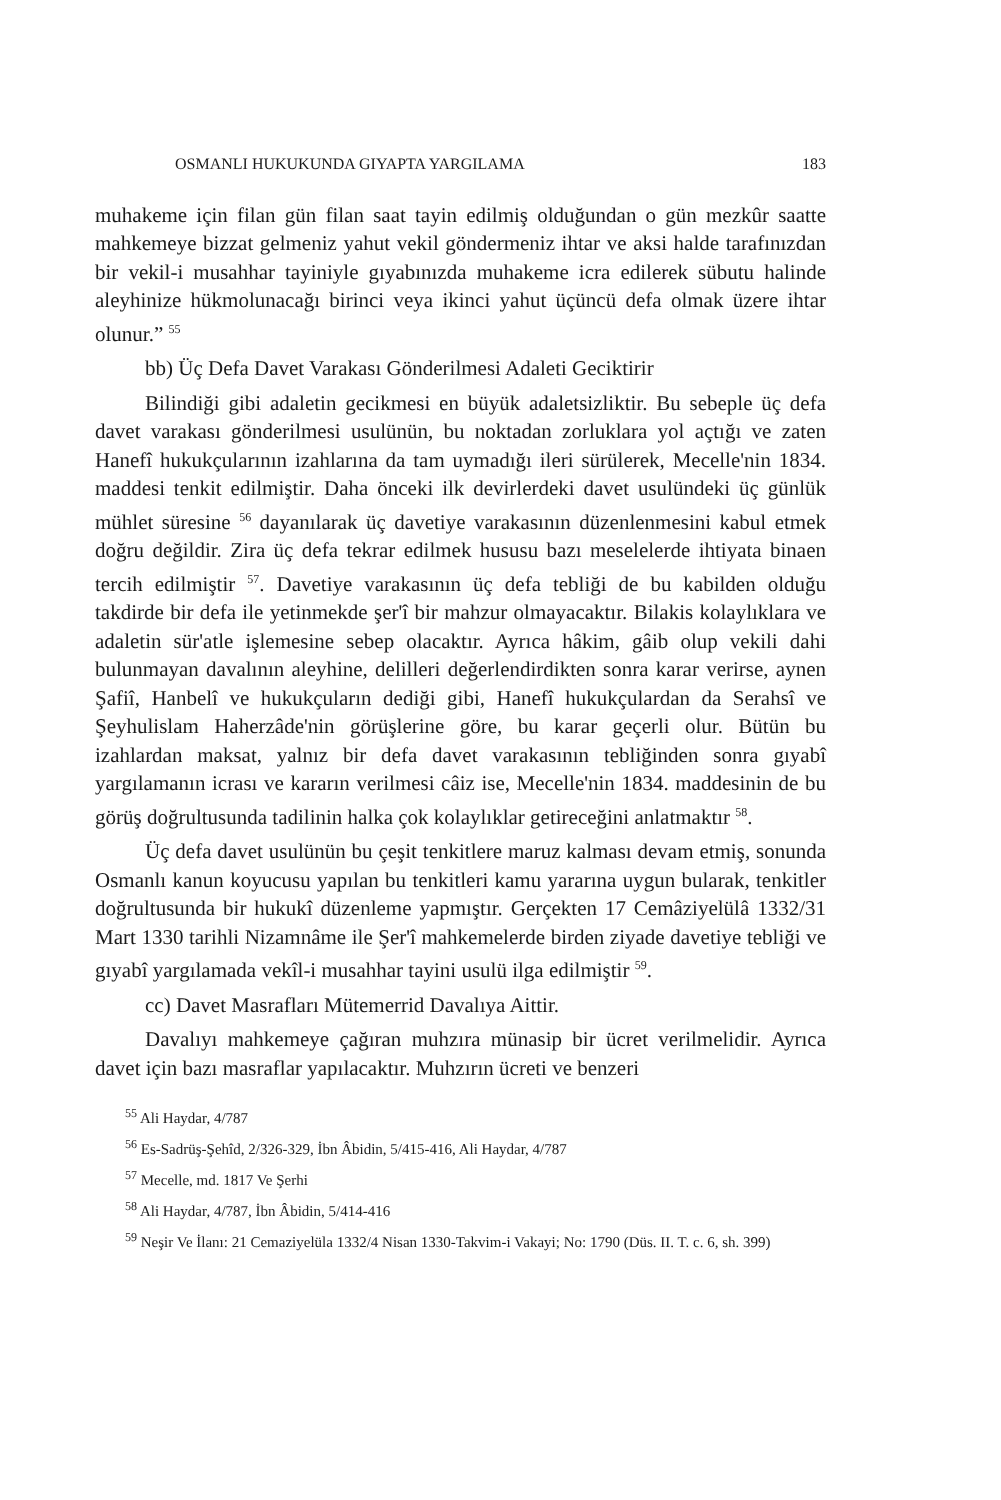OSMANLI HUKUKUNDA GIYAPTA YARGILAMA 183
muhakeme için filan gün filan saat tayin edilmiş olduğundan o gün mezkûr saatte mahkemeye bizzat gelmeniz yahut vekil göndermeniz ihtar ve aksi halde tarafınızdan bir vekil-i musahhar tayiniyle gıyabınızda muhakeme icra edilerek sübutu halinde aleyhinize hükmolunacağı birinci veya ikinci yahut üçüncü defa olmak üzere ihtar olunur.” <sup>55</sup>
bb) Üç Defa Davet Varakası Gönderilmesi Adaleti Geciktirir
Bilindiği gibi adaletin gecikmesi en büyük adaletsizliktir. Bu sebeple üç defa davet varakası gönderilmesi usulünün, bu noktadan zorluklara yol açtığı ve zaten Hanefî hukukçularının izahlarına da tam uymadığı ileri sürülerek, Mecelle'nin 1834. maddesi tenkit edilmiştir. Daha önceki ilk devirlerdeki davet usulündeki üç günlük mühlet süresine <sup>56</sup> dayanılarak üç davetiye varakasının düzenlenmesini kabul etmek doğru değildir. Zira üç defa tekrar edilmek hususu bazı meselelerde ihtiyata binaen tercih edilmiştir <sup>57</sup>. Davetiye varakasının üç defa tebliği de bu kabilden olduğu takdirde bir defa ile yetinmekde şer'î bir mahzur olmayacaktır. Bilakis kolaylıklara ve adaletin sür'atle işlemesine sebep olacaktır. Ayrıca hâkim, gâib olup vekili dahi bulunmayan davalının aleyhine, delilleri değerlendirdikten sonra karar verirse, aynen Şafiî, Hanbelî ve hukukçuların dediği gibi, Hanefî hukukçulardan da Serahsî ve Şeyhulislam Haherzâde'nin görüşlerine göre, bu karar geçerli olur. Bütün bu izahlardan maksat, yalnız bir defa davet varakasının tebliğinden sonra gıyabî yargılamanın icrası ve kararın verilmesi câiz ise, Mecelle'nin 1834. maddesinin de bu görüş doğrultusunda tadilinin halka çok kolaylıklar getireceğini anlatmaktır <sup>58</sup>.
Üç defa davet usulünün bu çeşit tenkitlere maruz kalması devam etmiş, sonunda Osmanlı kanun koyucusu yapılan bu tenkitleri kamu yararına uygun bularak, tenkitler doğrultusunda bir hukukî düzenleme yapmıştır. Gerçekten 17 Cemâziyelülâ 1332/31 Mart 1330 tarihli Nizamnâme ile Şer'î mahkemelerde birden ziyade davetiye tebliği ve gıyabî yargılamada vekîl-i musahhar tayini usulü ilga edilmiştir <sup>59</sup>.
cc) Davet Masrafları Mütemerrid Davalıya Aittir.
Davalıyı mahkemeye çağıran muhzıra münasip bir ücret verilmelidir. Ayrıca davet için bazı masraflar yapılacaktır. Muhzırın ücreti ve benzeri
<sup>55</sup> Ali Haydar, 4/787
<sup>56</sup> Es-Sadrüş-Şehîd, 2/326-329, İbn Âbidin, 5/415-416, Ali Haydar, 4/787
<sup>57</sup> Mecelle, md. 1817 Ve Şerhi
<sup>58</sup> Ali Haydar, 4/787, İbn Âbidin, 5/414-416
<sup>59</sup> Neşir Ve İlanı: 21 Cemaziyelüla 1332/4 Nisan 1330-Takvim-i Vakayi; No: 1790 (Düs. II. T. c. 6, sh. 399)